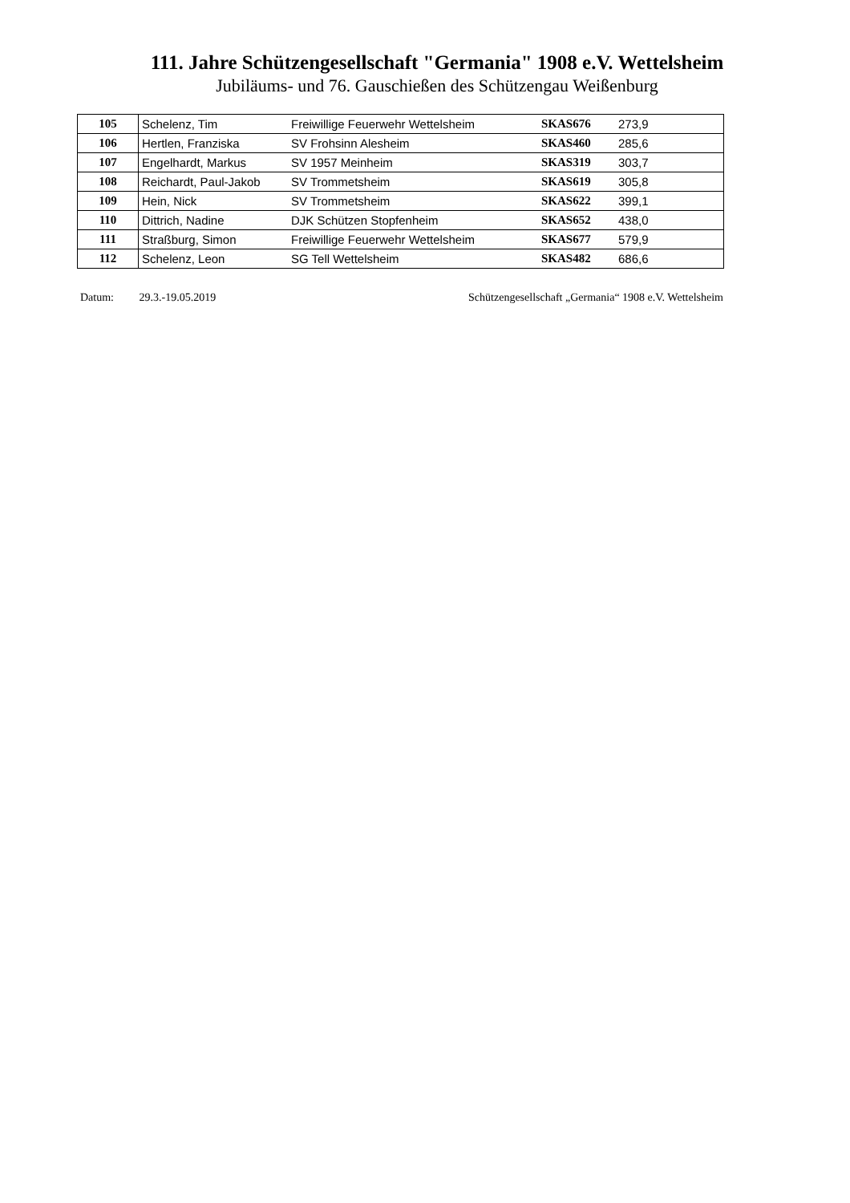111. Jahre Schützengesellschaft "Germania" 1908 e.V. Wettelsheim
Jubiläums- und 76. Gauschießen des Schützengau Weißenburg
| 105 | Schelenz, Tim | Freiwillige Feuerwehr Wettelsheim | SKAS676 | 273,9 |
| 106 | Hertlen, Franziska | SV Frohsinn Alesheim | SKAS460 | 285,6 |
| 107 | Engelhardt, Markus | SV 1957 Meinheim | SKAS319 | 303,7 |
| 108 | Reichardt, Paul-Jakob | SV Trommetsheim | SKAS619 | 305,8 |
| 109 | Hein, Nick | SV Trommetsheim | SKAS622 | 399,1 |
| 110 | Dittrich, Nadine | DJK Schützen Stopfenheim | SKAS652 | 438,0 |
| 111 | Straßburg, Simon | Freiwillige Feuerwehr Wettelsheim | SKAS677 | 579,9 |
| 112 | Schelenz, Leon | SG Tell Wettelsheim | SKAS482 | 686,6 |
Datum: 29.3.-19.05.2019 Schützengesellschaft „Germania“ 1908 e.V. Wettelsheim